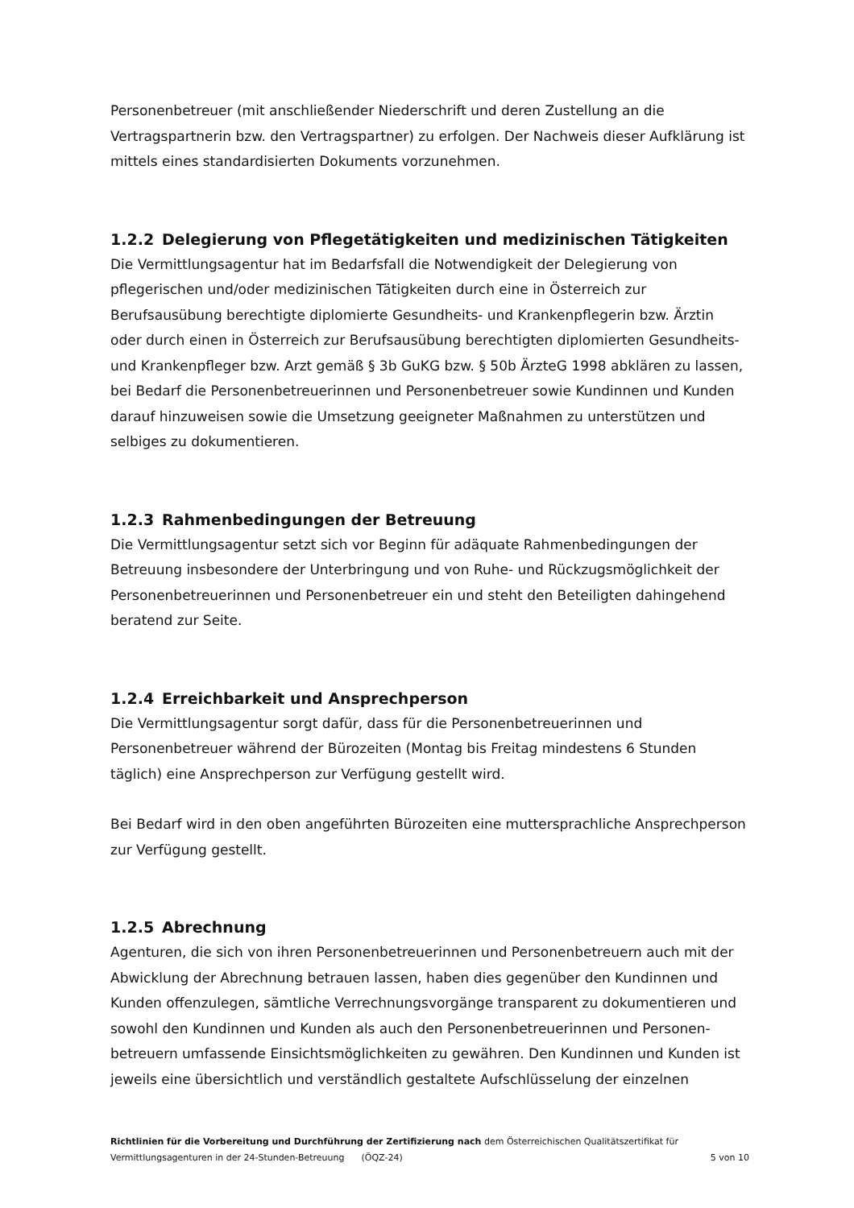Personenbetreuer (mit anschließender Niederschrift und deren Zustellung an die Vertragspartnerin bzw. den Vertragspartner) zu erfolgen. Der Nachweis dieser Aufklärung ist mittels eines standardisierten Dokuments vorzunehmen.
1.2.2 Delegierung von Pflegetätigkeiten und medizinischen Tätigkeiten
Die Vermittlungsagentur hat im Bedarfsfall die Notwendigkeit der Delegierung von pflegerischen und/oder medizinischen Tätigkeiten durch eine in Österreich zur Berufsausübung berechtigte diplomierte Gesundheits- und Krankenpflegerin bzw. Ärztin oder durch einen in Österreich zur Berufsausübung berechtigten diplomierten Gesundheits- und Krankenpfleger bzw. Arzt gemäß § 3b GuKG bzw. § 50b ÄrzteG 1998 abklären zu lassen, bei Bedarf die Personenbetreuerinnen und Personenbetreuer sowie Kundinnen und Kunden darauf hinzuweisen sowie die Umsetzung geeigneter Maßnahmen zu unterstützen und selbiges zu dokumentieren.
1.2.3 Rahmenbedingungen der Betreuung
Die Vermittlungsagentur setzt sich vor Beginn für adäquate Rahmenbedingungen der Betreuung insbesondere der Unterbringung und von Ruhe- und Rückzugsmöglichkeit der Personenbetreuerinnen und Personenbetreuer ein und steht den Beteiligten dahingehend beratend zur Seite.
1.2.4 Erreichbarkeit und Ansprechperson
Die Vermittlungsagentur sorgt dafür, dass für die Personenbetreuerinnen und Personenbetreuer während der Bürozeiten (Montag bis Freitag mindestens 6 Stunden täglich) eine Ansprechperson zur Verfügung gestellt wird.
Bei Bedarf wird in den oben angeführten Bürozeiten eine muttersprachliche Ansprechperson zur Verfügung gestellt.
1.2.5 Abrechnung
Agenturen, die sich von ihren Personenbetreuerinnen und Personenbetreuern auch mit der Abwicklung der Abrechnung betrauen lassen, haben dies gegenüber den Kundinnen und Kunden offenzulegen, sämtliche Verrechnungsvorgänge transparent zu dokumentieren und sowohl den Kundinnen und Kunden als auch den Personenbetreuerinnen und Personen-betreuern umfassende Einsichtsmöglichkeiten zu gewähren. Den Kundinnen und Kunden ist jeweils eine übersichtlich und verständlich gestaltete Aufschlüsselung der einzelnen
Richtlinien für die Vorbereitung und Durchführung der Zertifizierung nach dem Österreichischen Qualitätszertifikat für
Vermittlungsagenturen in der 24-Stunden-Betreuung (ÖQZ-24) 5 von 10